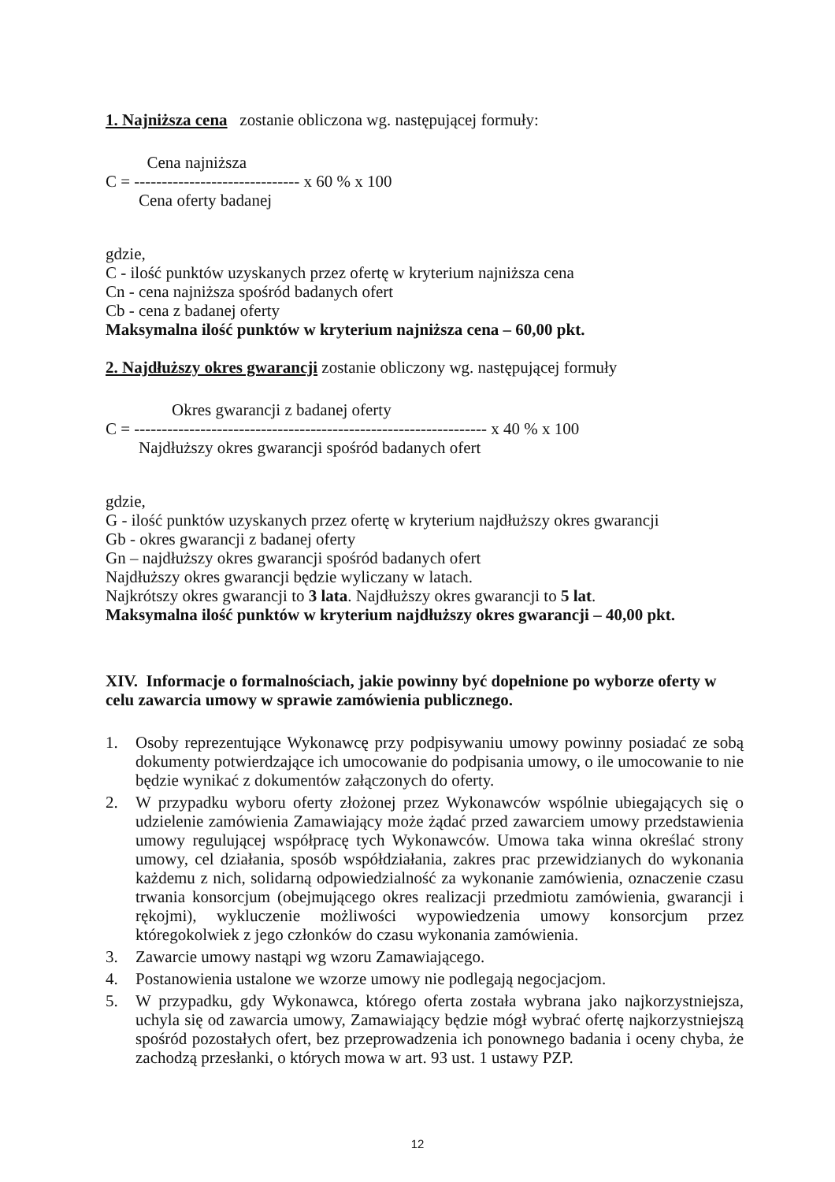1. Najniższa cena zostanie obliczona wg. następującej formuły:
Cena najniższa C = ------------------------------ x 60 % x 100 Cena oferty badanej
gdzie,
C - ilość punktów uzyskanych przez ofertę w kryterium najniższa cena
Cn - cena najniższa spośród badanych ofert
Cb - cena z badanej oferty
Maksymalna ilość punktów w kryterium najniższa cena – 60,00 pkt.
2. Najdłuższy okres gwarancji zostanie obliczony wg. następującej formuły
Okres gwarancji z badanej oferty C = ---------------------------------------------------------------- x 40 % x 100 Najdłuższy okres gwarancji spośród badanych ofert
gdzie,
G - ilość punktów uzyskanych przez ofertę w kryterium najdłuższy okres gwarancji
Gb - okres gwarancji z badanej oferty
Gn – najdłuższy okres gwarancji spośród badanych ofert
Najdłuższy okres gwarancji będzie wyliczany w latach.
Najkrótszy okres gwarancji to 3 lata. Najdłuższy okres gwarancji to 5 lat.
Maksymalna ilość punktów w kryterium najdłuższy okres gwarancji – 40,00 pkt.
XIV. Informacje o formalnościach, jakie powinny być dopełnione po wyborze oferty w celu zawarcia umowy w sprawie zamówienia publicznego.
1. Osoby reprezentujące Wykonawcę przy podpisywaniu umowy powinny posiadać ze sobą dokumenty potwierdzające ich umocowanie do podpisania umowy, o ile umocowanie to nie będzie wynikać z dokumentów załączonych do oferty.
2. W przypadku wyboru oferty złożonej przez Wykonawców wspólnie ubiegających się o udzielenie zamówienia Zamawiający może żądać przed zawarciem umowy przedstawienia umowy regulującej współpracę tych Wykonawców. Umowa taka winna określać strony umowy, cel działania, sposób współdziałania, zakres prac przewidzianych do wykonania każdemu z nich, solidarną odpowiedzialność za wykonanie zamówienia, oznaczenie czasu trwania konsorcjum (obejmującego okres realizacji przedmiotu zamówienia, gwarancji i rękojmi), wykluczenie możliwości wypowiedzenia umowy konsorcjum przez któregokolwiek z jego członków do czasu wykonania zamówienia.
3. Zawarcie umowy nastąpi wg wzoru Zamawiającego.
4. Postanowienia ustalone we wzorze umowy nie podlegają negocjacjom.
5. W przypadku, gdy Wykonawca, którego oferta została wybrana jako najkorzystniejsza, uchyla się od zawarcia umowy, Zamawiający będzie mógł wybrać ofertę najkorzystniejszą spośród pozostałych ofert, bez przeprowadzenia ich ponownego badania i oceny chyba, że zachodzą przesłanki, o których mowa w art. 93 ust. 1 ustawy PZP.
12